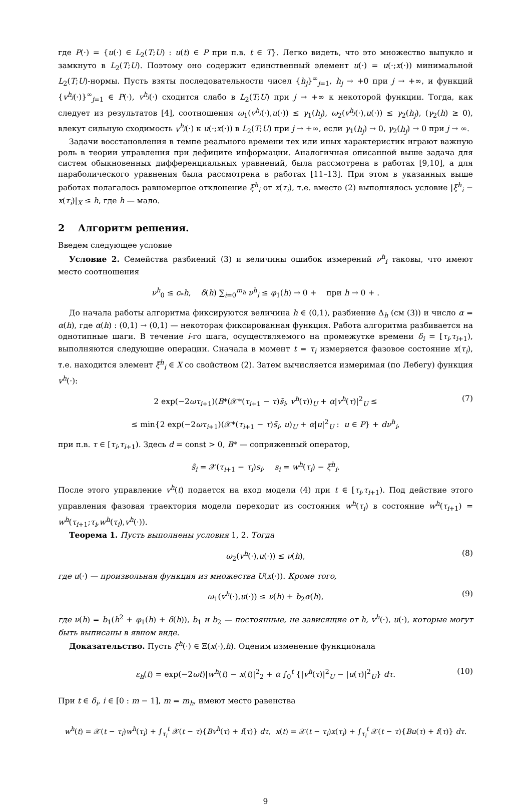где P(·) = {u(·) ∈ L<sub>2</sub>(T;U) : u(t) ∈ P при п.в. t ∈ T}. Легко видеть, что это множество выпукло и замкнуто в L<sub>2</sub>(T;U). Поэтому оно содержит единственный элемент u(·) = u(·;x(·)) минимальной L<sub>2</sub>(T;U)-нормы. Пусть взяты последовательности чисел {h<sub>j</sub>}<sup>∞</sup><sub>j=1</sub>, h<sub>j</sub> → +0 при j → +∞, и функций {v<sup>h<sub>j</sub></sup>(·)}<sup>∞</sup><sub>j=1</sub> ∈ P(·), v<sup>h<sub>j</sub></sup>(·) сходится слабо в L<sub>2</sub>(T;U) при j → +∞ к некоторой функции. Тогда, как следует из результатов [4], соотношения ω<sub>1</sub>(v<sup>h<sub>j</sub></sup>(·),u(·)) ≤ γ<sub>1</sub>(h<sub>j</sub>), ω<sub>2</sub>(v<sup>h<sub>j</sub></sup>(·),u(·)) ≤ γ<sub>2</sub>(h<sub>j</sub>), (γ<sub>2</sub>(h) ≥ 0), влекут сильную сходимость v<sup>h<sub>j</sub></sup>(·) к u(·;x(·)) в L<sub>2</sub>(T;U) при j → +∞, если γ<sub>1</sub>(h<sub>j</sub>) → 0, γ<sub>2</sub>(h<sub>j</sub>) → 0 при j → ∞.
Задачи восстановления в темпе реального времени тех или иных характеристик играют важную роль в теории управления при дефиците информации. Аналогичная описанной выше задача для систем обыкновенных дифференциальных уравнений, была рассмотрена в работах [9,10], а для параболического уравнения была рассмотрена в работах [11–13]. При этом в указанных выше работах полагалось равномерное отклонение ξ<sup>h</sup><sub>i</sub> от x(τ<sub>i</sub>), т.е. вместо (2) выполнялось условие |ξ<sup>h</sup><sub>i</sub> − x(τ<sub>i</sub>)|<sub>X</sub> ≤ h, где h — мало.
2 Алгоритм решения.
Введем следующее условие
Условие 2. Семейства разбиений (3) и величины ошибок измерений ν<sup>h</sup><sub>i</sub> таковы, что имеют место соотношения
ν<sup>h</sup><sub>0</sub> ≤ c<sub>*</sub>h, δ(h) ∑<sub>i=0</sub><sup>m<sub>h</sub></sup> ν<sup>h</sup><sub>i</sub> ≤ φ<sub>1</sub>(h) → 0 + при h → 0 + .
До начала работы алгоритма фиксируются величина h ∈ (0,1), разбиение Δ<sub>h</sub> (см (3)) и число α = α(h), где α(h) : (0,1) → (0,1) — некоторая фиксированная функция. Работа алгоритма разбивается на однотипные шаги. В течение i-го шага, осуществляемого на промежутке времени δ<sub>i</sub> = [τ<sub>i</sub>,τ<sub>i+1</sub>), выполняются следующие операции. Сначала в момент t = τ<sub>i</sub> измеряется фазовое состояние x(τ<sub>i</sub>), т.е. находится элемент ξ<sup>h</sup><sub>i</sub> ∈ X со свойством (2). Затем вычисляется измеримая (по Лебегу) функция v<sup>h</sup>(·):
2 exp(−2ωτ<sub>i+1</sub>)(B*(𝒳*(τ<sub>i+1</sub> − τ)s̃<sub>i</sub>, v<sup>h</sup>(τ))<sub>U</sub> + α|v<sup>h</sup>(τ)|<sup>2</sup><sub>U</sub> ≤ (7)
≤ min{2 exp(−2ωτ<sub>i+1</sub>)(𝒳*(τ<sub>i+1</sub> − τ)s̃<sub>i</sub>, u)<sub>U</sub> + α|u|<sup>2</sup><sub>U</sub> : u ∈ P} + dν<sup>h</sup><sub>i</sub>,
при п.в. τ ∈ [τ<sub>i</sub>,τ<sub>i+1</sub>). Здесь d = const > 0, B* — сопряженный оператор,
s̃<sub>i</sub> = 𝒳(τ<sub>i+1</sub> − τ<sub>i</sub>)s<sub>i</sub>, s<sub>i</sub> = w<sup>h</sup>(τ<sub>i</sub>) − ξ<sup>h</sup><sub>i</sub>.
После этого управление v<sup>h</sup>(t) подается на вход модели (4) при t ∈ [τ<sub>i</sub>,τ<sub>i+1</sub>). Под действие этого управления фазовая траектория модели переходит из состояния w<sup>h</sup>(τ<sub>i</sub>) в состояние w<sup>h</sup>(τ<sub>i+1</sub>) = w<sup>h</sup>(τ<sub>i+1</sub>;τ<sub>i</sub>,w<sup>h</sup>(τ<sub>i</sub>),v<sup>h</sup>(·)).
Теорема 1. Пусть выполнены условия 1, 2. Тогда
ω<sub>2</sub>(v<sup>h</sup>(·),u(·)) ≤ ν(h), (8)
где u(·) — произвольная функция из множества U(x(·)). Кроме того,
ω<sub>1</sub>(v<sup>h</sup>(·),u(·)) ≤ ν(h) + b<sub>2</sub>α(h), (9)
где ν(h) = b<sub>1</sub>(h<sup>2</sup> + φ<sub>1</sub>(h) + δ(h)), b<sub>1</sub> и b<sub>2</sub> — постоянные, не зависящие от h, v<sup>h</sup>(·), u(·), которые могут быть выписаны в явном виде.
Доказательство. Пусть ξ<sup>h</sup>(·) ∈ Ξ(x(·),h). Оценим изменение функционала
ε<sub>h</sub>(t) = exp(−2ωt)|w<sup>h</sup>(t) − x(t)|<sup>2</sup><sub>2</sub> + α ∫<sub>0</sub><sup>t</sup> {|v<sup>h</sup>(τ)|<sup>2</sup><sub>U</sub> − |u(τ)|<sup>2</sup><sub>U</sub>} dτ. (10)
При t ∈ δ<sub>i</sub>, i ∈ [0 : m − 1], m = m<sub>h</sub>, имеют место равенства
w<sup>h</sup>(t) = 𝒳(t − τ<sub>i</sub>)w<sup>h</sup>(τ<sub>i</sub>) + ∫<sub>τ<sub>i</sub></sub><sup>t</sup> 𝒳(t − τ){Bv<sup>h</sup>(τ) + f(τ)} dτ, x(t) = 𝒳(t − τ<sub>i</sub>)x(τ<sub>i</sub>) + ∫<sub>τ<sub>i</sub></sub><sup>t</sup> 𝒳(t − τ){Bu(τ) + f(τ)} dτ.
9